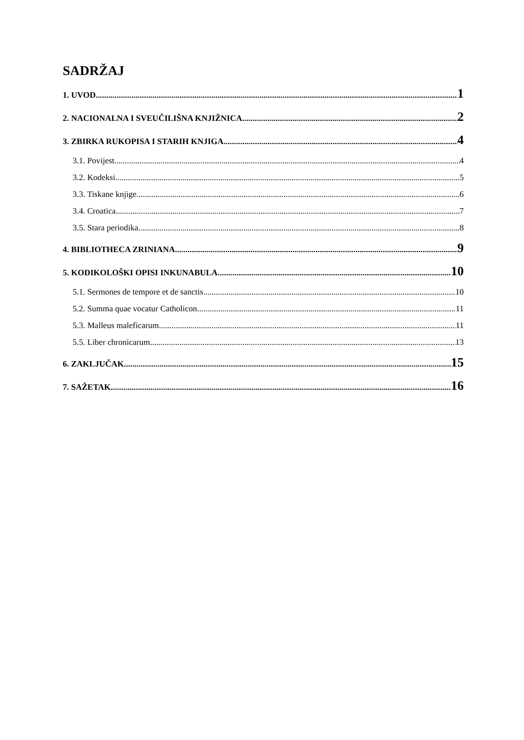SADRŽAJ
1. UVOD 1
2. NACIONALNA I SVEUČILIŠNA KNJIŽNICA 2
3. ZBIRKA RUKOPISA I STARIH KNJIGA 4
3.1. Povijest 4
3.2. Kodeksi 5
3.3. Tiskane knjige 6
3.4. Croatica 7
3.5. Stara periodika 8
4. BIBLIOTHECA ZRINIANA 9
5. KODIKOLOŠKI OPISI INKUNABULA 10
5.1. Sermones de tempore et de sanctis 10
5.2. Summa quae vocatur Catholicon 11
5.3. Malleus maleficarum 11
5.5. Liber chronicarum 13
6. ZAKLJUČAK 15
7. SAŽETAK 16